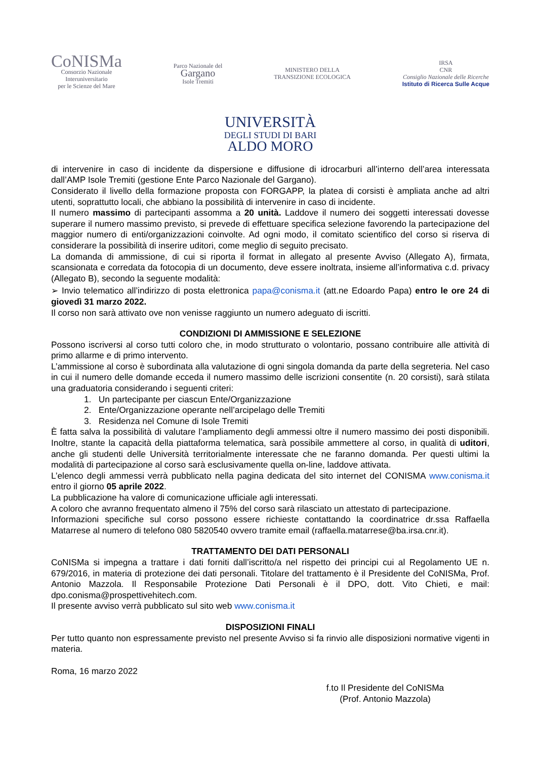CoNISMa
Consorzio Nazionale
Interuniversitario
per le Scienze del Mare
Parco Nazionale del
Gargano
Isole Tremiti
MINISTERO DELLA
TRANSIZIONE ECOLOGICA
IRSA
CNR
Consiglio Nazionale delle Ricerche
Istituto di Ricerca Sulle Acque
UNIVERSITÀ
DEGLI STUDI DI BARI
ALDO MORO
di intervenire in caso di incidente da dispersione e diffusione di idrocarburi all’interno dell’area interessata dall’AMP Isole Tremiti (gestione Ente Parco Nazionale del Gargano).
Considerato il livello della formazione proposta con FORGAPP, la platea di corsisti è ampliata anche ad altri utenti, soprattutto locali, che abbiano la possibilità di intervenire in caso di incidente.
Il numero massimo di partecipanti assomma a 20 unità. Laddove il numero dei soggetti interessati dovesse superare il numero massimo previsto, si prevede di effettuare specifica selezione favorendo la partecipazione del maggior numero di enti/organizzazioni coinvolte. Ad ogni modo, il comitato scientifico del corso si riserva di considerare la possibilità di inserire uditori, come meglio di seguito precisato.
La domanda di ammissione, di cui si riporta il format in allegato al presente Avviso (Allegato A), firmata, scansionata e corredata da fotocopia di un documento, deve essere inoltrata, insieme all’informativa c.d. privacy (Allegato B), secondo la seguente modalità:
➢ Invio telematico all’indirizzo di posta elettronica papa@conisma.it (att.ne Edoardo Papa) entro le ore 24 di giovedì 31 marzo 2022.
Il corso non sarà attivato ove non venisse raggiunto un numero adeguato di iscritti.
CONDIZIONI DI AMMISSIONE E SELEZIONE
Possono iscriversi al corso tutti coloro che, in modo strutturato o volontario, possano contribuire alle attività di primo allarme e di primo intervento.
L’ammissione al corso è subordinata alla valutazione di ogni singola domanda da parte della segreteria. Nel caso in cui il numero delle domande ecceda il numero massimo delle iscrizioni consentite (n. 20 corsisti), sarà stilata una graduatoria considerando i seguenti criteri:
1. Un partecipante per ciascun Ente/Organizzazione
2. Ente/Organizzazione operante nell’arcipelago delle Tremiti
3. Residenza nel Comune di Isole Tremiti
È fatta salva la possibilità di valutare l’ampliamento degli ammessi oltre il numero massimo dei posti disponibili. Inoltre, stante la capacità della piattaforma telematica, sarà possibile ammettere al corso, in qualità di uditori, anche gli studenti delle Università territorialmente interessate che ne faranno domanda. Per questi ultimi la modalità di partecipazione al corso sarà esclusivamente quella on-line, laddove attivata.
L’elenco degli ammessi verrà pubblicato nella pagina dedicata del sito internet del CONISMA www.conisma.it entro il giorno 05 aprile 2022.
La pubblicazione ha valore di comunicazione ufficiale agli interessati.
A coloro che avranno frequentato almeno il 75% del corso sarà rilasciato un attestato di partecipazione.
Informazioni specifiche sul corso possono essere richieste contattando la coordinatrice dr.ssa Raffaella Matarrese al numero di telefono 080 5820540 ovvero tramite email (raffaella.matarrese@ba.irsa.cnr.it).
TRATTAMENTO DEI DATI PERSONALI
CoNISMa si impegna a trattare i dati forniti dall’iscritto/a nel rispetto dei principi cui al Regolamento UE n. 679/2016, in materia di protezione dei dati personali. Titolare del trattamento è il Presidente del CoNISMa, Prof. Antonio Mazzola. Il Responsabile Protezione Dati Personali è il DPO, dott. Vito Chieti, e mail: dpo.conisma@prospettivehitech.com.
Il presente avviso verrà pubblicato sul sito web www.conisma.it
DISPOSIZIONI FINALI
Per tutto quanto non espressamente previsto nel presente Avviso si fa rinvio alle disposizioni normative vigenti in materia.
Roma, 16 marzo 2022
f.to Il Presidente del CoNISMa
(Prof. Antonio Mazzola)